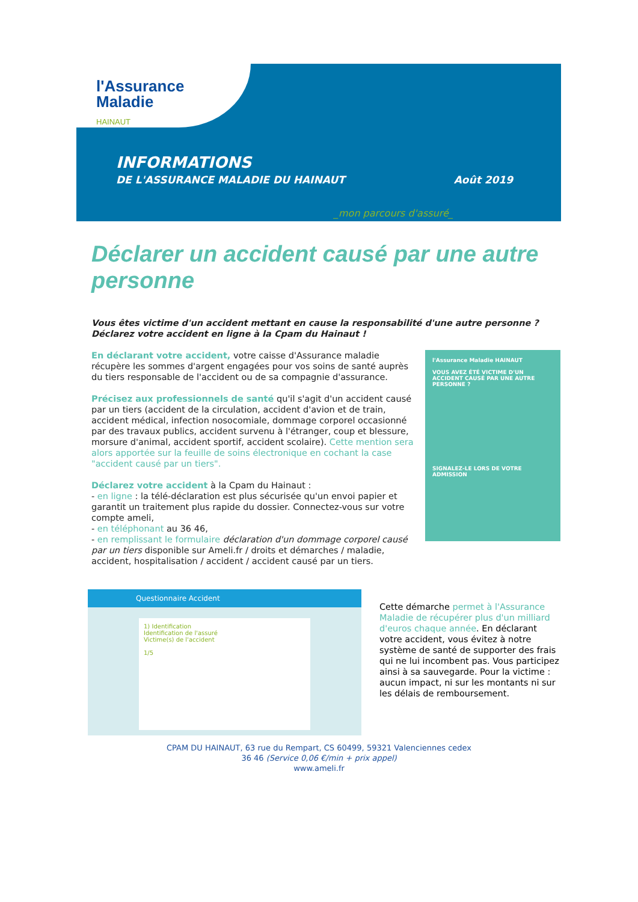l'Assurance
Maladie
HAINAUT
INFORMATIONS
DE L'ASSURANCE MALADIE DU HAINAUT Août 2019
_mon parcours d'assuré_
Déclarer un accident causé par une autre personne
Vous êtes victime d'un accident mettant en cause la responsabilité d'une autre personne ? Déclarez votre accident en ligne à la Cpam du Hainaut !
l'Assurance Maladie HAINAUT
VOUS AVEZ ÉTÉ VICTIME D'UN ACCIDENT CAUSÉ PAR UNE AUTRE PERSONNE ?
SIGNALEZ-LE LORS DE VOTRE ADMISSION
En déclarant votre accident, votre caisse d'Assurance maladie récupère les sommes d'argent engagées pour vos soins de santé auprès du tiers responsable de l'accident ou de sa compagnie d'assurance.
Précisez aux professionnels de santé qu'il s'agit d'un accident causé par un tiers (accident de la circulation, accident d'avion et de train, accident médical, infection nosocomiale, dommage corporel occasionné par des travaux publics, accident survenu à l'étranger, coup et blessure, morsure d'animal, accident sportif, accident scolaire). Cette mention sera alors apportée sur la feuille de soins électronique en cochant la case "accident causé par un tiers".
Déclarez votre accident à la Cpam du Hainaut :
- en ligne : la télé-déclaration est plus sécurisée qu'un envoi papier et garantit un traitement plus rapide du dossier. Connectez-vous sur votre compte ameli,
- en téléphonant au 36 46,
- en remplissant le formulaire déclaration d'un dommage corporel causé par un tiers disponible sur Ameli.fr / droits et démarches / maladie, accident, hospitalisation / accident / accident causé par un tiers.
Questionnaire Accident
1) Identification
Identification de l'assuré
Victime(s) de l'accident
1/5
Cette démarche permet à l'Assurance Maladie de récupérer plus d'un milliard d'euros chaque année. En déclarant votre accident, vous évitez à notre système de santé de supporter des frais qui ne lui incombent pas. Vous participez ainsi à sa sauvegarde. Pour la victime : aucun impact, ni sur les montants ni sur les délais de remboursement.
CPAM DU HAINAUT, 63 rue du Rempart, CS 60499, 59321 Valenciennes cedex
36 46 (Service 0,06 €/min + prix appel)
www.ameli.fr